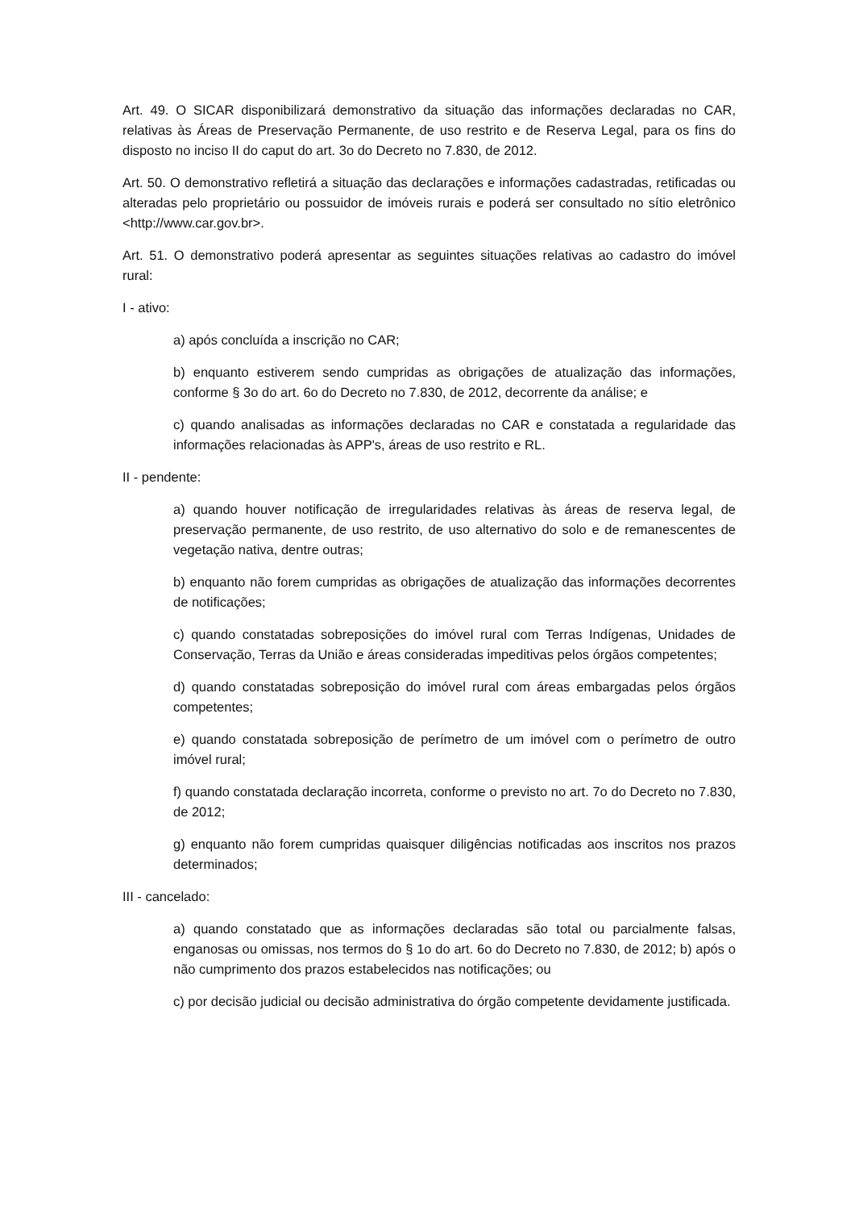Art. 49. O SICAR disponibilizará demonstrativo da situação das informações declaradas no CAR, relativas às Áreas de Preservação Permanente, de uso restrito e de Reserva Legal, para os fins do disposto no inciso II do caput do art. 3o do Decreto no 7.830, de 2012.
Art. 50. O demonstrativo refletirá a situação das declarações e informações cadastradas, retificadas ou alteradas pelo proprietário ou possuidor de imóveis rurais e poderá ser consultado no sítio eletrônico <http://www.car.gov.br>.
Art. 51. O demonstrativo poderá apresentar as seguintes situações relativas ao cadastro do imóvel rural:
I - ativo:
a) após concluída a inscrição no CAR;
b) enquanto estiverem sendo cumpridas as obrigações de atualização das informações, conforme § 3o do art. 6o do Decreto no 7.830, de 2012, decorrente da análise; e
c) quando analisadas as informações declaradas no CAR e constatada a regularidade das informações relacionadas às APP's, áreas de uso restrito e RL.
II - pendente:
a) quando houver notificação de irregularidades relativas às áreas de reserva legal, de preservação permanente, de uso restrito, de uso alternativo do solo e de remanescentes de vegetação nativa, dentre outras;
b) enquanto não forem cumpridas as obrigações de atualização das informações decorrentes de notificações;
c) quando constatadas sobreposições do imóvel rural com Terras Indígenas, Unidades de Conservação, Terras da União e áreas consideradas impeditivas pelos órgãos competentes;
d) quando constatadas sobreposição do imóvel rural com áreas embargadas pelos órgãos competentes;
e) quando constatada sobreposição de perímetro de um imóvel com o perímetro de outro imóvel rural;
f) quando constatada declaração incorreta, conforme o previsto no art. 7o do Decreto no 7.830, de 2012;
g) enquanto não forem cumpridas quaisquer diligências notificadas aos inscritos nos prazos determinados;
III - cancelado:
a) quando constatado que as informações declaradas são total ou parcialmente falsas, enganosas ou omissas, nos termos do § 1o do art. 6o do Decreto no 7.830, de 2012; b) após o não cumprimento dos prazos estabelecidos nas notificações; ou
c) por decisão judicial ou decisão administrativa do órgão competente devidamente justificada.